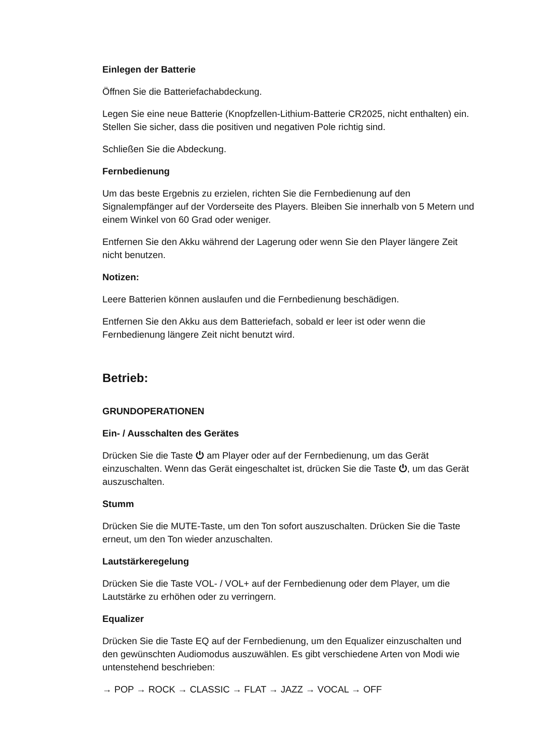Einlegen der Batterie
Öffnen Sie die Batteriefachabdeckung.
Legen Sie eine neue Batterie (Knopfzellen-Lithium-Batterie CR2025, nicht enthalten) ein. Stellen Sie sicher, dass die positiven und negativen Pole richtig sind.
Schließen Sie die Abdeckung.
Fernbedienung
Um das beste Ergebnis zu erzielen, richten Sie die Fernbedienung auf den Signalempfänger auf der Vorderseite des Players. Bleiben Sie innerhalb von 5 Metern und einem Winkel von 60 Grad oder weniger.
Entfernen Sie den Akku während der Lagerung oder wenn Sie den Player längere Zeit nicht benutzen.
Notizen:
Leere Batterien können auslaufen und die Fernbedienung beschädigen.
Entfernen Sie den Akku aus dem Batteriefach, sobald er leer ist oder wenn die Fernbedienung längere Zeit nicht benutzt wird.
Betrieb:
GRUNDOPERATIONEN
Ein- / Ausschalten des Gerätes
Drücken Sie die Taste ⏻ am Player oder auf der Fernbedienung, um das Gerät einzuschalten. Wenn das Gerät eingeschaltet ist, drücken Sie die Taste ⏻, um das Gerät auszuschalten.
Stumm
Drücken Sie die MUTE-Taste, um den Ton sofort auszuschalten. Drücken Sie die Taste erneut, um den Ton wieder anzuschalten.
Lautstärkeregelung
Drücken Sie die Taste VOL- / VOL+ auf der Fernbedienung oder dem Player, um die Lautstärke zu erhöhen oder zu verringern.
Equalizer
Drücken Sie die Taste EQ auf der Fernbedienung, um den Equalizer einzuschalten und den gewünschten Audiomodus auszuwählen. Es gibt verschiedene Arten von Modi wie untenstehend beschrieben:
→ POP → ROCK → CLASSIC → FLAT → JAZZ → VOCAL → OFF